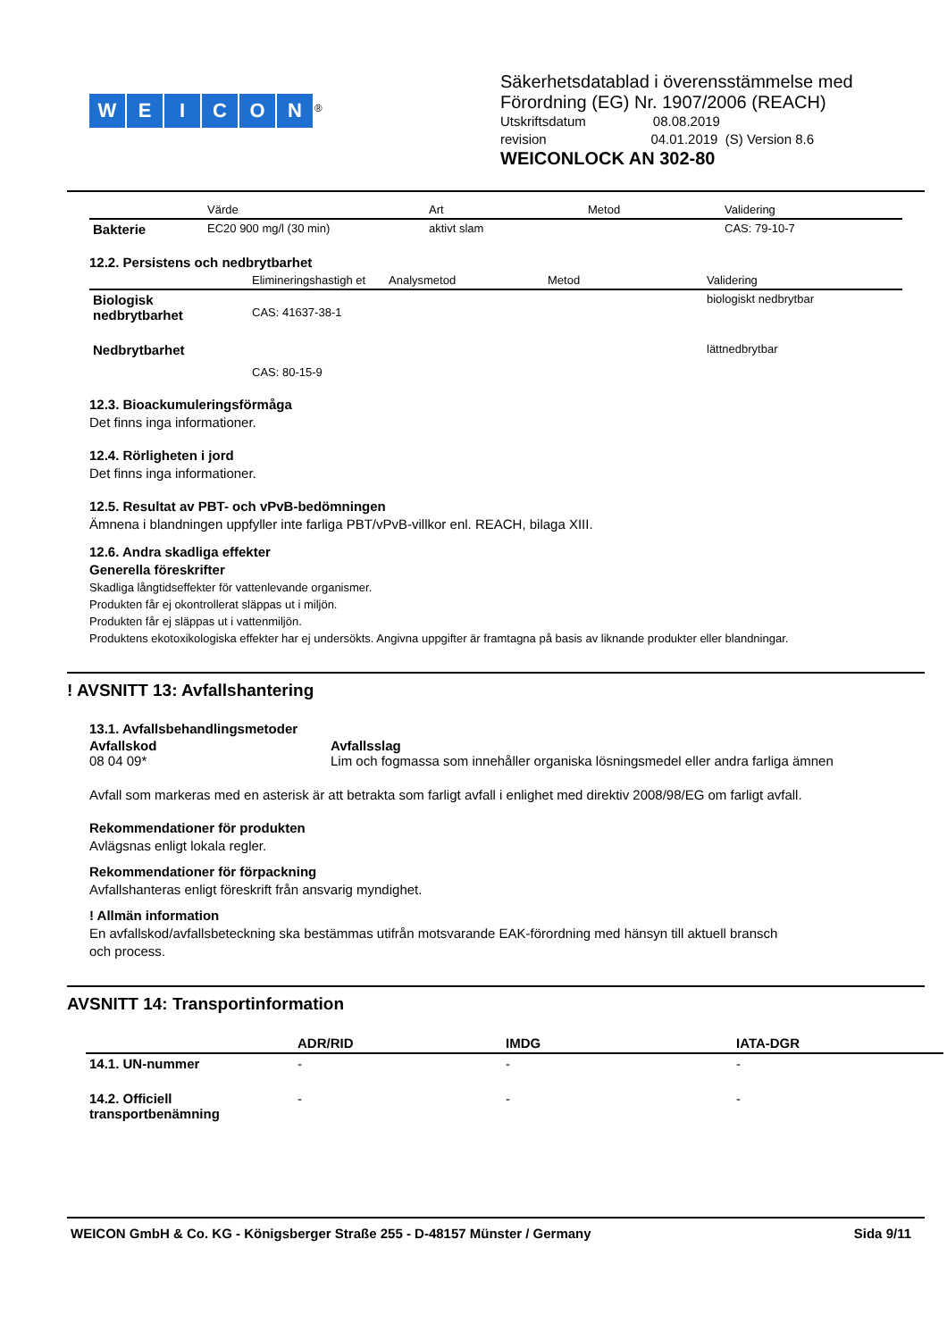WEICON<sup>®</sup>
Säkerhetsdatablad i överensstämmelse med
Förordning (EG) Nr. 1907/2006 (REACH)
Utskriftsdatum 08.08.2019
revision 04.01.2019 (S) Version 8.6
WEICONLOCK AN 302-80
| | Värde | Art | Metod | Validering |
| --- | --- | --- | --- | --- |
| Bakterie | EC20 900 mg/l (30 min) | aktivt slam | | CAS: 79-10-7 |
12.2. Persistens och nedbrytbarhet
| | Elimineringshastigh et | Analysmetod | Metod | Validering |
| --- | --- | --- | --- | --- |
| Biologisk nedbrytbarhet | CAS: 41637-38-1 | | | biologiskt nedbrytbar |
| Nedbrytbarhet | CAS: 80-15-9 | | | lättnedbrytbar |
12.3. Bioackumuleringsförmåga
Det finns inga informationer.
12.4. Rörligheten i jord
Det finns inga informationer.
12.5. Resultat av PBT- och vPvB-bedömningen
Ämnena i blandningen uppfyller inte farliga PBT/vPvB-villkor enl. REACH, bilaga XIII.
12.6. Andra skadliga effekter
Generella föreskrifter
Skadliga långtidseffekter för vattenlevande organismer.
Produkten får ej okontrollerat släppas ut i miljön.
Produkten får ej släppas ut i vattenmiljön.
Produktens ekotoxikologiska effekter har ej undersökts. Angivna uppgifter är framtagna på basis av liknande produkter eller blandningar.
! AVSNITT 13: Avfallshantering
13.1. Avfallsbehandlingsmetoder
| Avfallskod | Avfallsslag |
| --- | --- |
| 08 04 09* | Lim och fogmassa som innehåller organiska lösningsmedel eller andra farliga ämnen |
Avfall som markeras med en asterisk är att betrakta som farligt avfall i enlighet med direktiv 2008/98/EG om farligt avfall.
Rekommendationer för produkten
Avlägsnas enligt lokala regler.
Rekommendationer för förpackning
Avfallshanteras enligt föreskrift från ansvarig myndighet.
! Allmän information
En avfallskod/avfallsbeteckning ska bestämmas utifrån motsvarande EAK-förordning med hänsyn till aktuell bransch
och process.
AVSNITT 14: Transportinformation
| | ADR/RID | IMDG | IATA-DGR |
| --- | --- | --- | --- |
| 14.1. UN-nummer | - | - | - |
| 14.2. Officiell transportbenämning | - | - | - |
WEICON GmbH & Co. KG - Königsberger Straße 255 - D-48157 Münster / Germany Sida 9/11